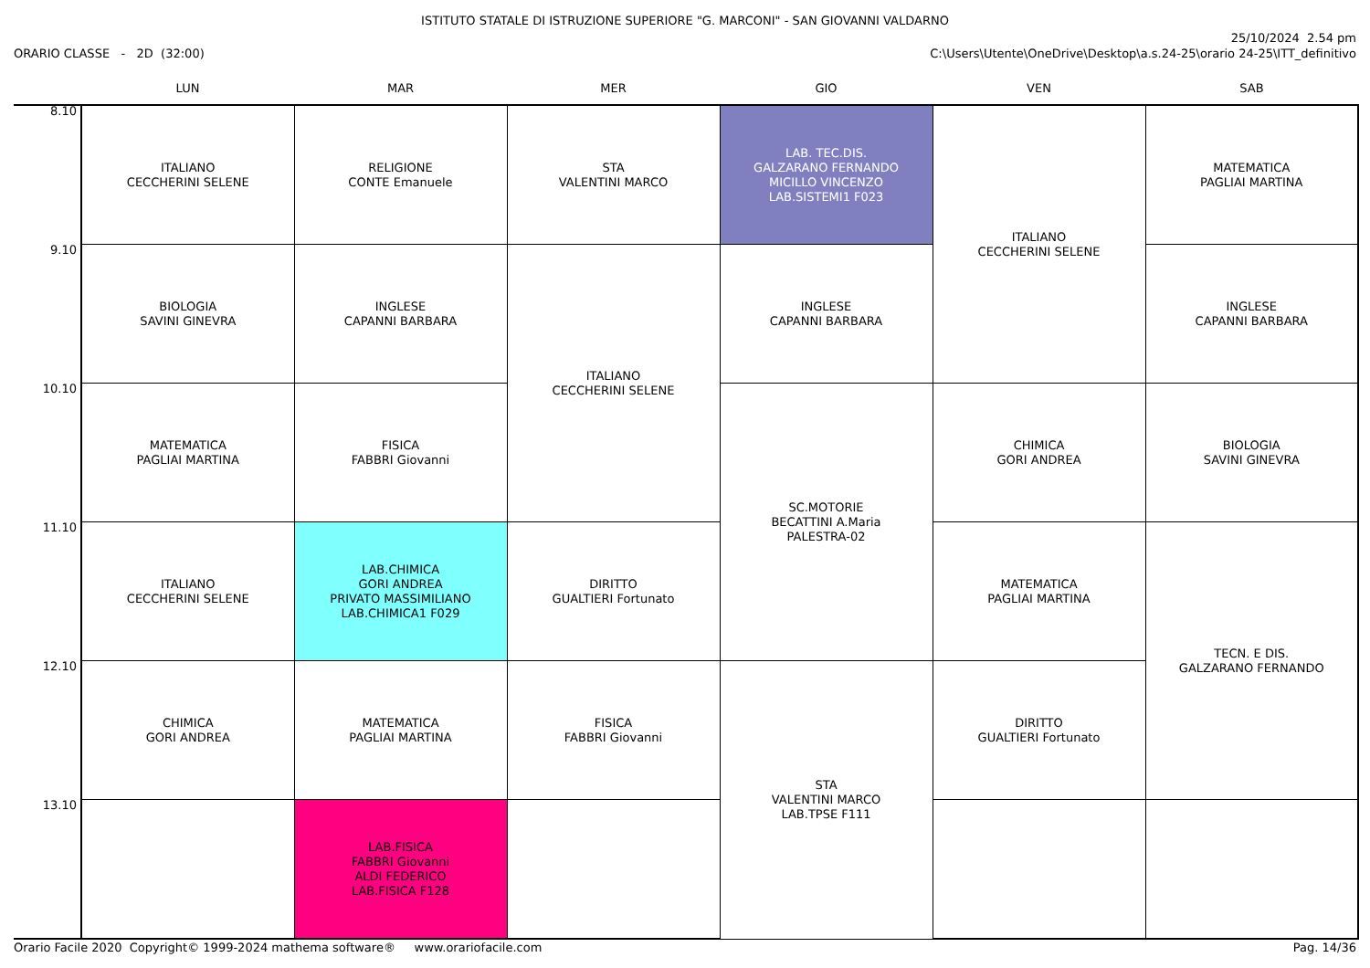ISTITUTO STATALE DI ISTRUZIONE SUPERIORE "G. MARCONI" - SAN GIOVANNI VALDARNO
ORARIO CLASSE - 2D (32:00)
25/10/2024 2.54 pm
C:\Users\Utente\OneDrive\Desktop\a.s.24-25\orario 24-25\ITT_definitivo
| | LUN | MAR | MER | GIO | VEN | SAB |
| --- | --- | --- | --- | --- | --- | --- |
| 8.10 | ITALIANO CECCHERINI SELENE | RELIGIONE CONTE Emanuele | STA VALENTINI MARCO | LAB. TEC.DIS. GALZARANO FERNANDO MICILLO VINCENZO LAB.SISTEMI1 F023 | ITALIANO CECCHERINI SELENE | MATEMATICA PAGLIAI MARTINA |
| 9.10 | BIOLOGIA SAVINI GINEVRA | INGLESE CAPANNI BARBARA | ITALIANO CECCHERINI SELENE | INGLESE CAPANNI BARBARA | | INGLESE CAPANNI BARBARA |
| 10.10 | MATEMATICA PAGLIAI MARTINA | FISICA FABBRI Giovanni | | SC.MOTORIE BECATTINI A.Maria PALESTRA-02 | CHIMICA GORI ANDREA | BIOLOGIA SAVINI GINEVRA |
| 11.10 | ITALIANO CECCHERINI SELENE | LAB.CHIMICA GORI ANDREA PRIVATO MASSIMILIANO LAB.CHIMICA1 F029 | DIRITTO GUALTIERI Fortunato | | MATEMATICA PAGLIAI MARTINA | TECN. E DIS. GALZARANO FERNANDO |
| 12.10 | CHIMICA GORI ANDREA | MATEMATICA PAGLIAI MARTINA | FISICA FABBRI Giovanni | STA VALENTINI MARCO LAB.TPSE F111 | DIRITTO GUALTIERI Fortunato | |
| 13.10 | | LAB.FISICA FABBRI Giovanni ALDI FEDERICO LAB.FISICA F128 | | | | |
Orario Facile 2020 Copyright© 1999-2024 mathema software® www.orariofacile.com
Pag. 14/36